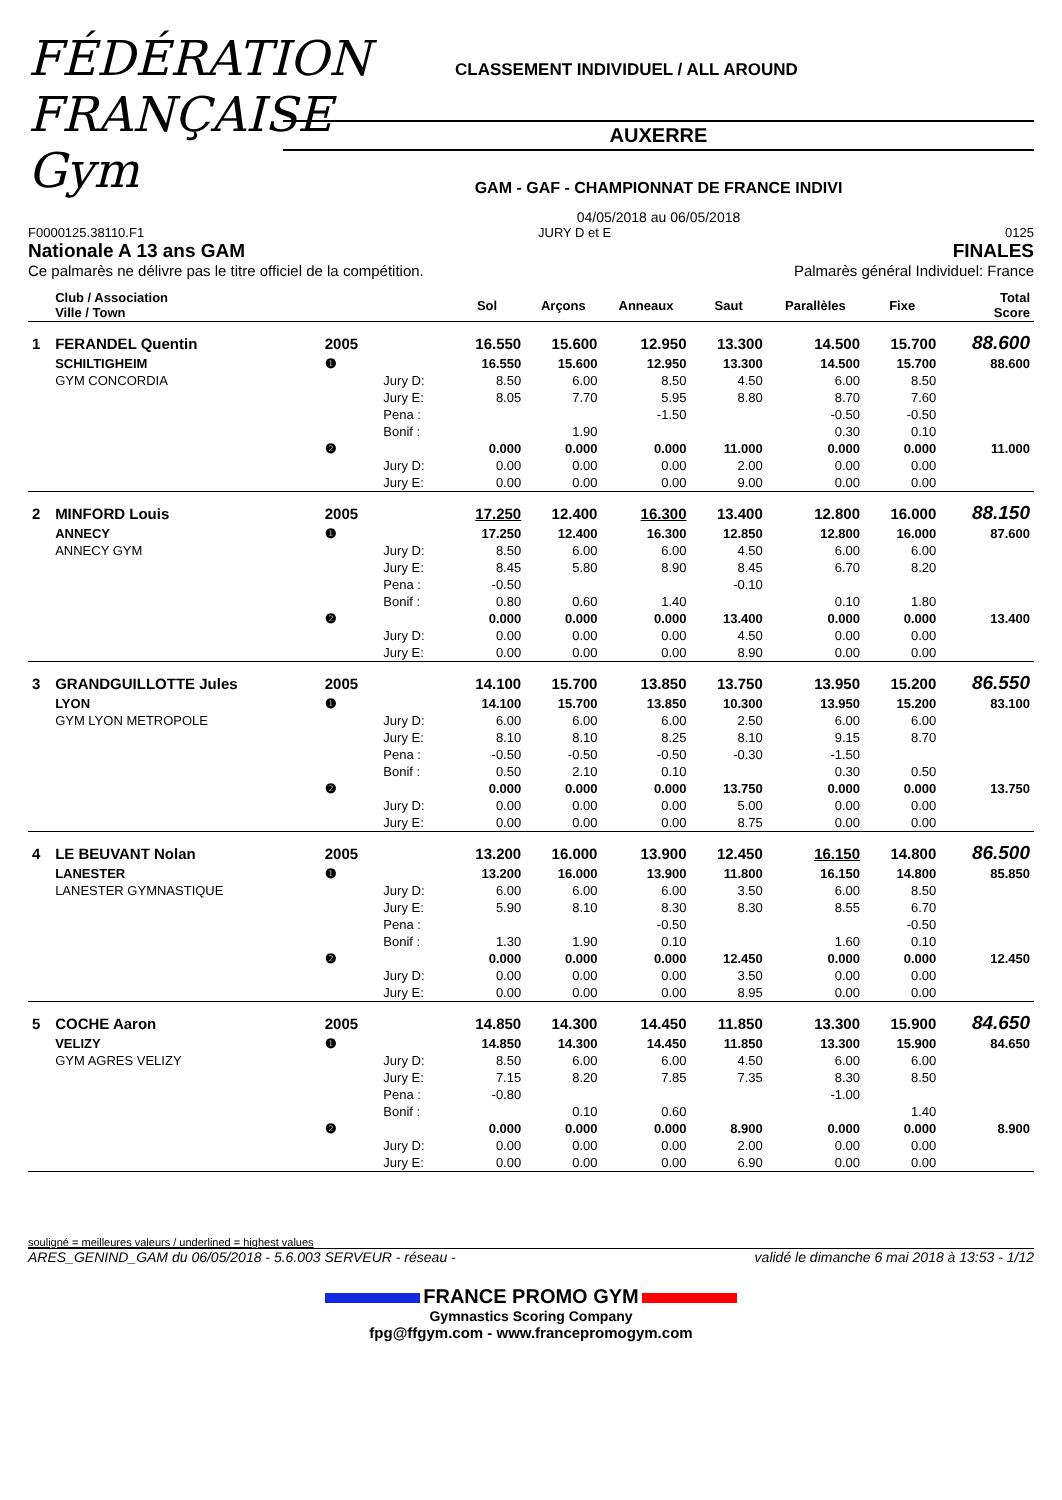FÉDÉRATION FRANÇAISE Gym
CLASSEMENT INDIVIDUEL / ALL AROUND
AUXERRE
GAM - GAF - CHAMPIONNAT DE FRANCE INDIVI
04/05/2018 au 06/05/2018
F0000125.38110.F1 JURY D et E 0125
Nationale A 13 ans GAM FINALES
Ce palmarès ne délivre pas le titre officiel de la compétition. Palmarès général Individuel: France
| | Club / Association Ville / Town | | | Sol | Arçons | Anneaux | Saut | Parallèles | Fixe | Total Score |
| --- | --- | --- | --- | --- | --- | --- | --- | --- | --- | --- |
| 1 | FERANDEL Quentin | 2005 | | 16.550 | 15.600 | 12.950 | 13.300 | 14.500 | 15.700 | 88.600 |
| | SCHILTIGHEIM | ❶ | | 16.550 | 15.600 | 12.950 | 13.300 | 14.500 | 15.700 | 88.600 |
| | GYM CONCORDIA | | Jury D: | 8.50 | 6.00 | 8.50 | 4.50 | 6.00 | 8.50 | |
| | | | Jury E: | 8.05 | 7.70 | 5.95 | 8.80 | 8.70 | 7.60 | |
| | | | Pena : | | | -1.50 | | -0.50 | -0.50 | |
| | | | Bonif : | | 1.90 | | | 0.30 | 0.10 | |
| | | ❷ | | 0.000 | 0.000 | 0.000 | 11.000 | 0.000 | 0.000 | 11.000 |
| | | | Jury D: | 0.00 | 0.00 | 0.00 | 2.00 | 0.00 | 0.00 | |
| | | | Jury E: | 0.00 | 0.00 | 0.00 | 9.00 | 0.00 | 0.00 | |
| 2 | MINFORD Louis | 2005 | | 17.250 | 12.400 | 16.300 | 13.400 | 12.800 | 16.000 | 88.150 |
| | ANNECY | ❶ | | 17.250 | 12.400 | 16.300 | 12.850 | 12.800 | 16.000 | 87.600 |
| | ANNECY GYM | | Jury D: | 8.50 | 6.00 | 6.00 | 4.50 | 6.00 | 6.00 | |
| | | | Jury E: | 8.45 | 5.80 | 8.90 | 8.45 | 6.70 | 8.20 | |
| | | | Pena : | -0.50 | | | -0.10 | | | |
| | | | Bonif : | 0.80 | 0.60 | 1.40 | | 0.10 | 1.80 | |
| | | ❷ | | 0.000 | 0.000 | 0.000 | 13.400 | 0.000 | 0.000 | 13.400 |
| | | | Jury D: | 0.00 | 0.00 | 0.00 | 4.50 | 0.00 | 0.00 | |
| | | | Jury E: | 0.00 | 0.00 | 0.00 | 8.90 | 0.00 | 0.00 | |
| 3 | GRANDGUILLOTTE Jules | 2005 | | 14.100 | 15.700 | 13.850 | 13.750 | 13.950 | 15.200 | 86.550 |
| | LYON | ❶ | | 14.100 | 15.700 | 13.850 | 10.300 | 13.950 | 15.200 | 83.100 |
| | GYM LYON METROPOLE | | Jury D: | 6.00 | 6.00 | 6.00 | 2.50 | 6.00 | 6.00 | |
| | | | Jury E: | 8.10 | 8.10 | 8.25 | 8.10 | 9.15 | 8.70 | |
| | | | Pena : | -0.50 | -0.50 | -0.50 | -0.30 | -1.50 | | |
| | | | Bonif : | 0.50 | 2.10 | 0.10 | | 0.30 | 0.50 | |
| | | ❷ | | 0.000 | 0.000 | 0.000 | 13.750 | 0.000 | 0.000 | 13.750 |
| | | | Jury D: | 0.00 | 0.00 | 0.00 | 5.00 | 0.00 | 0.00 | |
| | | | Jury E: | 0.00 | 0.00 | 0.00 | 8.75 | 0.00 | 0.00 | |
| 4 | LE BEUVANT Nolan | 2005 | | 13.200 | 16.000 | 13.900 | 12.450 | 16.150 | 14.800 | 86.500 |
| | LANESTER | ❶ | | 13.200 | 16.000 | 13.900 | 11.800 | 16.150 | 14.800 | 85.850 |
| | LANESTER GYMNASTIQUE | | Jury D: | 6.00 | 6.00 | 6.00 | 3.50 | 6.00 | 8.50 | |
| | | | Jury E: | 5.90 | 8.10 | 8.30 | 8.30 | 8.55 | 6.70 | |
| | | | Pena : | | | -0.50 | | | -0.50 | |
| | | | Bonif : | 1.30 | 1.90 | 0.10 | | 1.60 | 0.10 | |
| | | ❷ | | 0.000 | 0.000 | 0.000 | 12.450 | 0.000 | 0.000 | 12.450 |
| | | | Jury D: | 0.00 | 0.00 | 0.00 | 3.50 | 0.00 | 0.00 | |
| | | | Jury E: | 0.00 | 0.00 | 0.00 | 8.95 | 0.00 | 0.00 | |
| 5 | COCHE Aaron | 2005 | | 14.850 | 14.300 | 14.450 | 11.850 | 13.300 | 15.900 | 84.650 |
| | VELIZY | ❶ | | 14.850 | 14.300 | 14.450 | 11.850 | 13.300 | 15.900 | 84.650 |
| | GYM AGRES VELIZY | | Jury D: | 8.50 | 6.00 | 6.00 | 4.50 | 6.00 | 6.00 | |
| | | | Jury E: | 7.15 | 8.20 | 7.85 | 7.35 | 8.30 | 8.50 | |
| | | | Pena : | -0.80 | | | | -1.00 | | |
| | | | Bonif : | | 0.10 | 0.60 | | | 1.40 | |
| | | ❷ | | 0.000 | 0.000 | 0.000 | 8.900 | 0.000 | 0.000 | 8.900 |
| | | | Jury D: | 0.00 | 0.00 | 0.00 | 2.00 | 0.00 | 0.00 | |
| | | | Jury E: | 0.00 | 0.00 | 0.00 | 6.90 | 0.00 | 0.00 | |
souligné = meilleures valeurs / underlined = highest values
ARES_GENIND_GAM du 06/05/2018 - 5.6.003 SERVEUR - réseau - validé le dimanche 6 mai 2018 à 13:53 - 1/12
FRANCE PROMO GYM
Gymnastics Scoring Company
fpg@ffgym.com - www.francepromogym.com